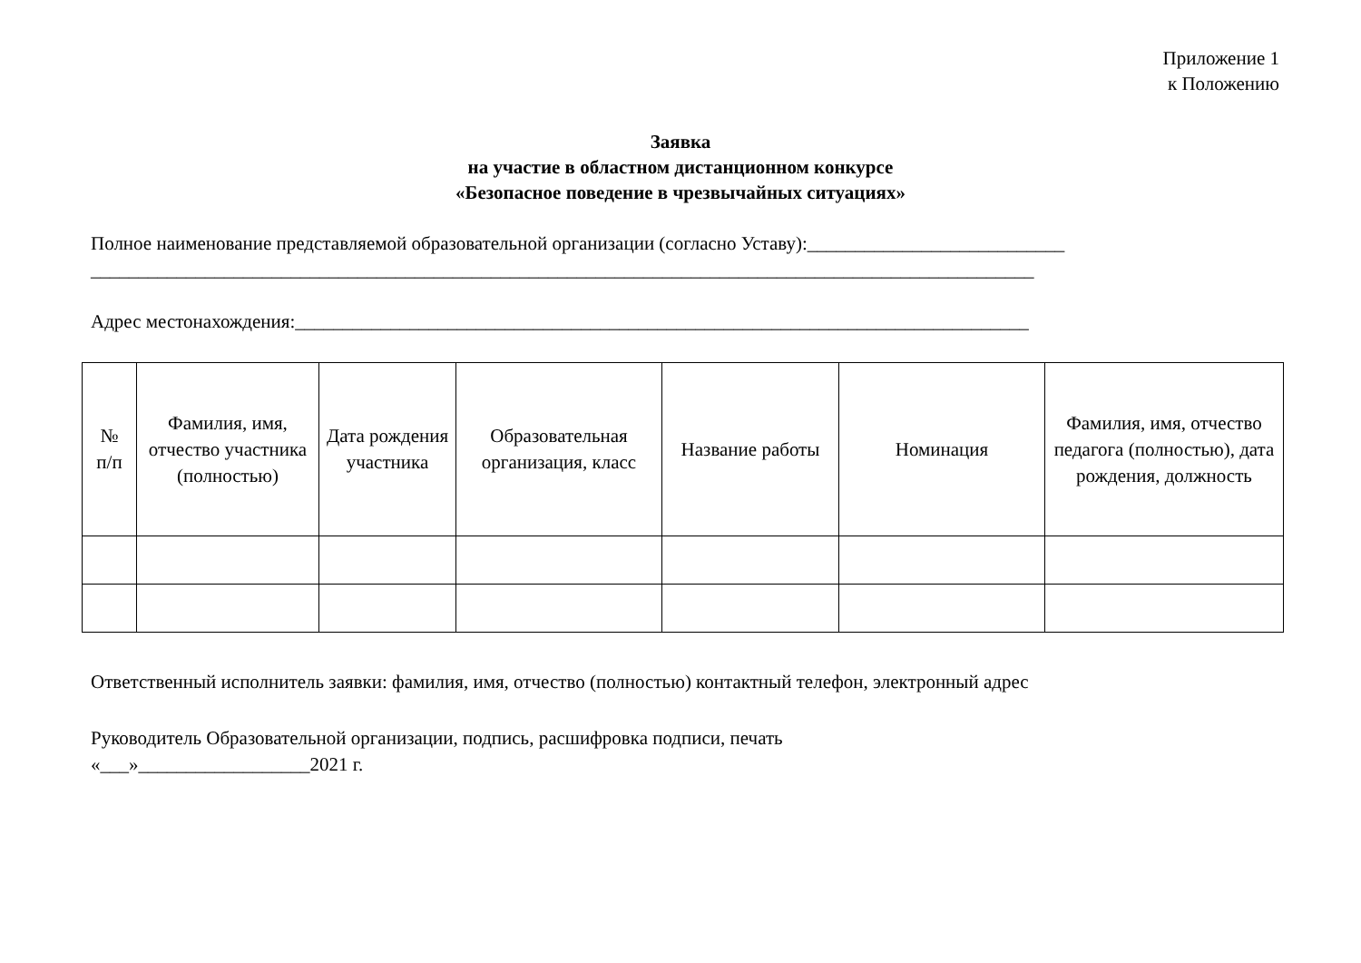Приложение 1
к Положению
Заявка
на участие в областном дистанционном конкурсе
«Безопасное поведение в чрезвычайных ситуациях»
Полное наименование представляемой образовательной организации (согласно Уставу):___________________________
___________________________________________________________________________________________________
Адрес местонахождения:_____________________________________________________________________________
| № п/п | Фамилия, имя, отчество участника (полностью) | Дата рождения участника | Образовательная организация, класс | Название работы | Номинация | Фамилия, имя, отчество педагога (полностью), дата рождения, должность |
| --- | --- | --- | --- | --- | --- | --- |
Ответственный исполнитель заявки: фамилия, имя, отчество (полностью) контактный телефон, электронный адрес
Руководитель Образовательной организации, подпись, расшифровка подписи, печать
«___»__________________2021 г.